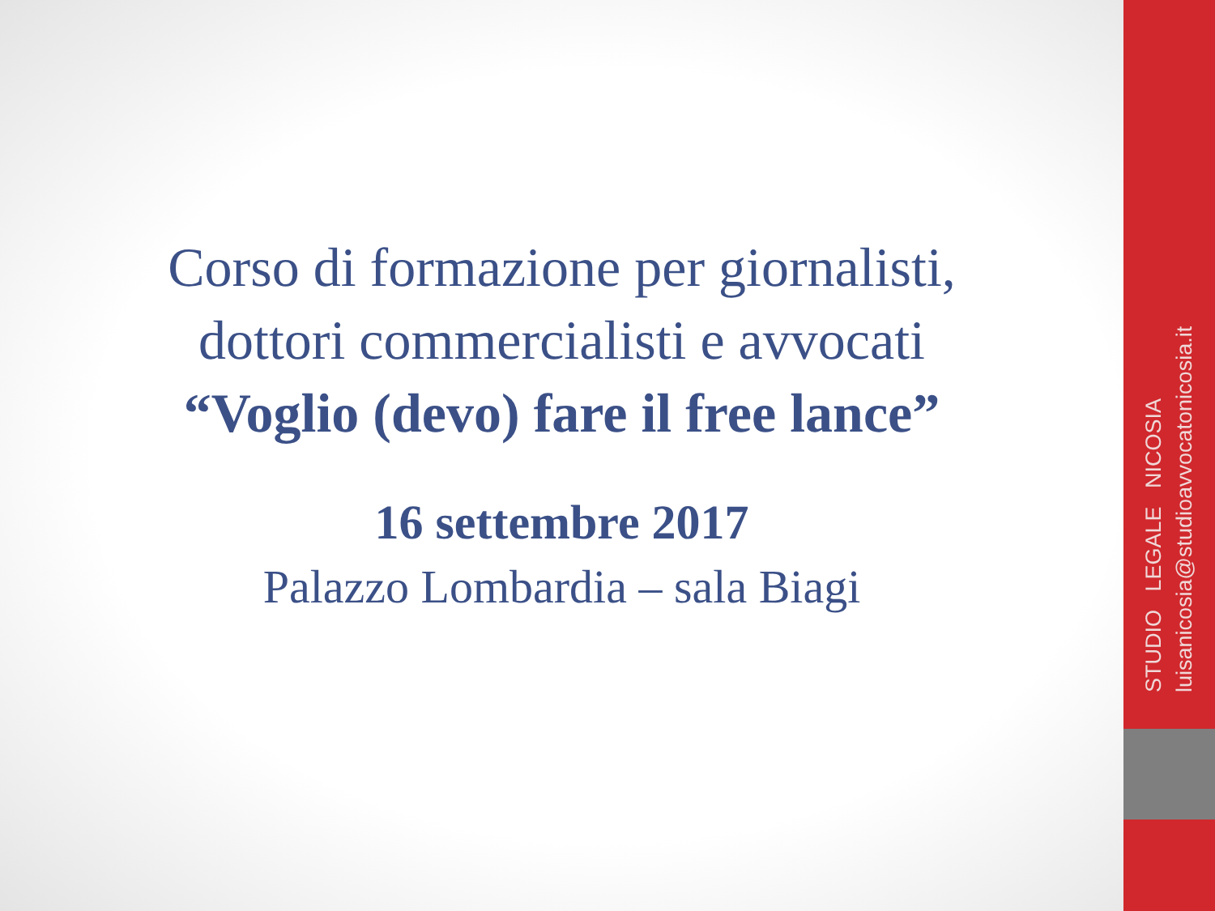Corso di formazione per giornalisti,
dottori commercialisti e avvocati
“Voglio (devo) fare il free lance”
16 settembre 2017
Palazzo Lombardia – sala Biagi
STUDIO LEGALE NICOSIA luisanicosia@studioavvocatonicosia.it